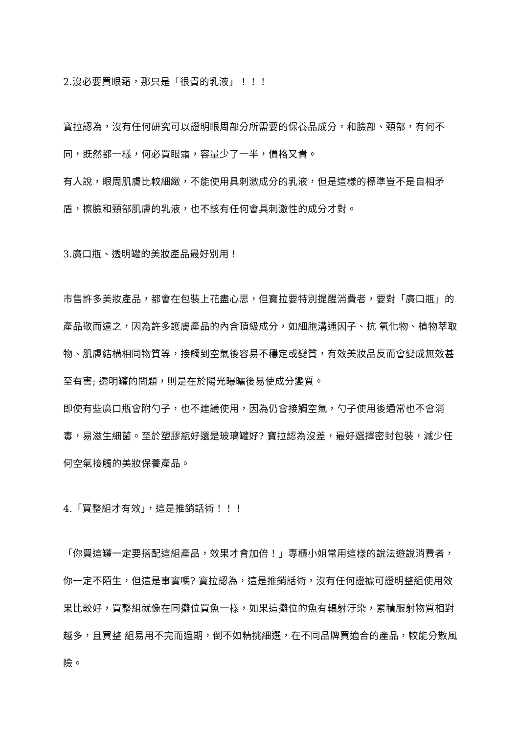2.沒必要買眼霜，那只是「很貴的乳液」！！！
寶拉認為，沒有任何研究可以證明眼周部分所需要的保養品成分，和臉部、頸部，有何不同，既然都一樣，何必買眼霜，容量少了一半，價格又貴。
有人說，眼周肌膚比較細緻，不能使用具刺激成分的乳液，但是這樣的標準豈不是自相矛盾，擦臉和頸部肌膚的乳液，也不該有任何會具刺激性的成分才對。
3.廣口瓶、透明罐的美妝產品最好別用！
市售許多美妝產品，都會在包裝上花盡心思，但寶拉要特別提醒消費者，要對「廣口瓶」的產品敬而遠之，因為許多護膚產品的內含頂級成分，如細胞溝通因子、抗 氧化物、植物萃取物、肌膚結構相同物質等，接觸到空氣後容易不穩定或變質，有效美妝品反而會變成無效甚至有害; 透明罐的問題，則是在於陽光曝曬後易使成分變質。
即使有些廣口瓶會附勺子，也不建議使用，因為仍會接觸空氣，勺子使用後通常也不會消毒，易滋生細菌。至於塑膠瓶好還是玻璃罐好? 寶拉認為沒差，最好選擇密封包裝，減少任何空氣接觸的美妝保養產品。
4.「買整組才有效」，這是推銷話術！！！
「你買這罐一定要搭配這組產品，效果才會加倍！」專櫃小姐常用這樣的說法遊說消費者，你一定不陌生，但這是事實嗎? 寶拉認為，這是推銷話術，沒有任何證據可證明整組使用效果比較好，買整組就像在同攤位買魚一樣，如果這攤位的魚有輻射汙染，累積服射物質相對越多，且買整 組易用不完而過期，倒不如精挑細選，在不同品牌買適合的產品，較能分散風險。